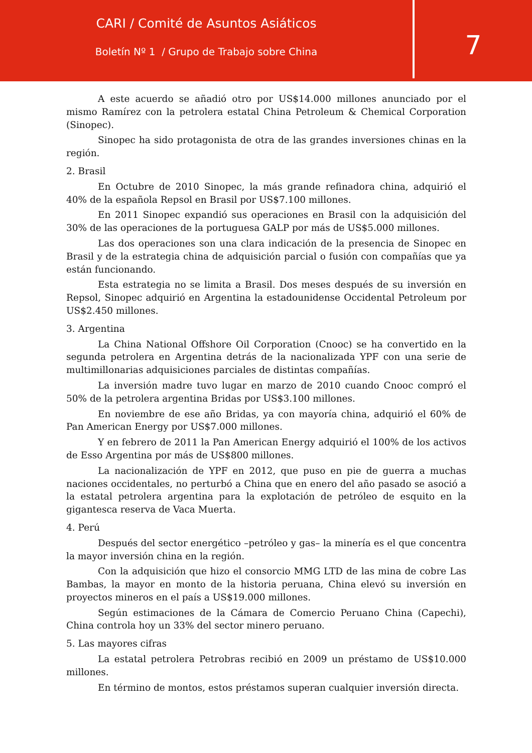CARI / Comité de Asuntos Asiáticos
Boletín Nº 1 / Grupo de Trabajo sobre China
7
A este acuerdo se añadió otro por US$14.000 millones anunciado por el mismo Ramírez con la petrolera estatal China Petroleum & Chemical Corporation (Sinopec).
Sinopec ha sido protagonista de otra de las grandes inversiones chinas en la región.
2. Brasil
En Octubre de 2010 Sinopec, la más grande refinadora china, adquirió el 40% de la española Repsol en Brasil por US$7.100 millones.
En 2011 Sinopec expandió sus operaciones en Brasil con la adquisición del 30% de las operaciones de la portuguesa GALP por más de US$5.000 millones.
Las dos operaciones son una clara indicación de la presencia de Sinopec en Brasil y de la estrategia china de adquisición parcial o fusión con compañías que ya están funcionando.
Esta estrategia no se limita a Brasil. Dos meses después de su inversión en Repsol, Sinopec adquirió en Argentina la estadounidense Occidental Petroleum por US$2.450 millones.
3. Argentina
La China National Offshore Oil Corporation (Cnooc) se ha convertido en la segunda petrolera en Argentina detrás de la nacionalizada YPF con una serie de multimillonarias adquisiciones parciales de distintas compañías.
La inversión madre tuvo lugar en marzo de 2010 cuando Cnooc compró el 50% de la petrolera argentina Bridas por US$3.100 millones.
En noviembre de ese año Bridas, ya con mayoría china, adquirió el 60% de Pan American Energy por US$7.000 millones.
Y en febrero de 2011 la Pan American Energy adquirió el 100% de los activos de Esso Argentina por más de US$800 millones.
La nacionalización de YPF en 2012, que puso en pie de guerra a muchas naciones occidentales, no perturbó a China que en enero del año pasado se asoció a la estatal petrolera argentina para la explotación de petróleo de esquito en la gigantesca reserva de Vaca Muerta.
4. Perú
Después del sector energético –petróleo y gas– la minería es el que concentra la mayor inversión china en la región.
Con la adquisición que hizo el consorcio MMG LTD de las mina de cobre Las Bambas, la mayor en monto de la historia peruana, China elevó su inversión en proyectos mineros en el país a US$19.000 millones.
Según estimaciones de la Cámara de Comercio Peruano China (Capechi), China controla hoy un 33% del sector minero peruano.
5. Las mayores cifras
La estatal petrolera Petrobras recibió en 2009 un préstamo de US$10.000 millones.
En término de montos, estos préstamos superan cualquier inversión directa.